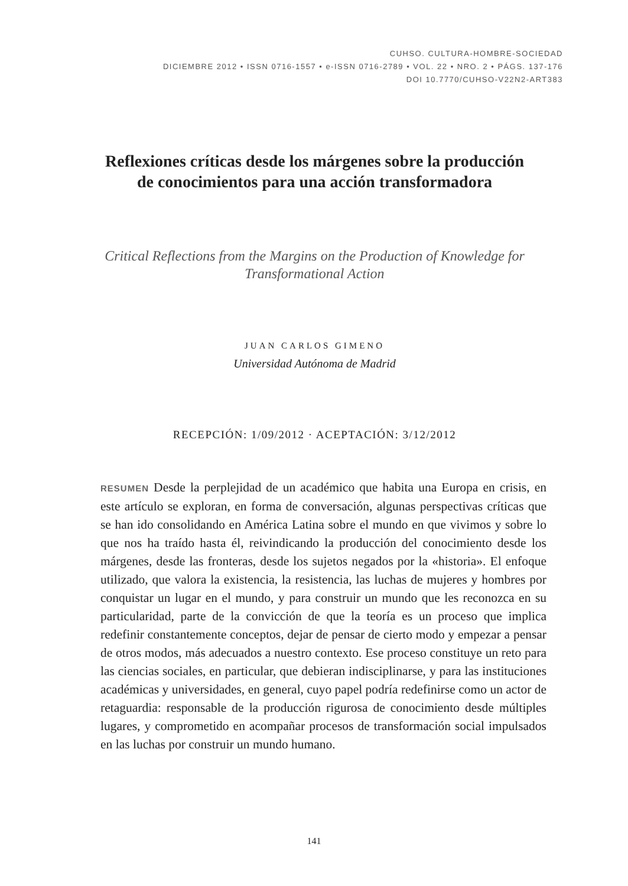CUHSO. CULTURA-HOMBRE-SOCIEDAD
DICIEMBRE 2012 • ISSN 0716-1557 • e-ISSN 0716-2789 • VOL. 22 • NRO. 2 • PÁGS. 137-176
DOI 10.7770/CUHSO-V22N2-ART383
Reflexiones críticas desde los márgenes sobre la producción de conocimientos para una acción transformadora
Critical Reflections from the Margins on the Production of Knowledge for Transformational Action
JUAN CARLOS GIMENO
Universidad Autónoma de Madrid
RECEPCIÓN: 1/09/2012 · ACEPTACIÓN: 3/12/2012
RESUMEN Desde la perplejidad de un académico que habita una Europa en crisis, en este artículo se exploran, en forma de conversación, algunas perspectivas críticas que se han ido consolidando en América Latina sobre el mundo en que vivimos y sobre lo que nos ha traído hasta él, reivindicando la producción del conocimiento desde los márgenes, desde las fronteras, desde los sujetos negados por la «historia». El enfoque utilizado, que valora la existencia, la resistencia, las luchas de mujeres y hombres por conquistar un lugar en el mundo, y para construir un mundo que les reconozca en su particularidad, parte de la convicción de que la teoría es un proceso que implica redefinir constantemente conceptos, dejar de pensar de cierto modo y empezar a pensar de otros modos, más adecuados a nuestro contexto. Ese proceso constituye un reto para las ciencias sociales, en particular, que debieran indisciplinarse, y para las instituciones académicas y universidades, en general, cuyo papel podría redefinirse como un actor de retaguardia: responsable de la producción rigurosa de conocimiento desde múltiples lugares, y comprometido en acompañar procesos de transformación social impulsados en las luchas por construir un mundo humano.
141